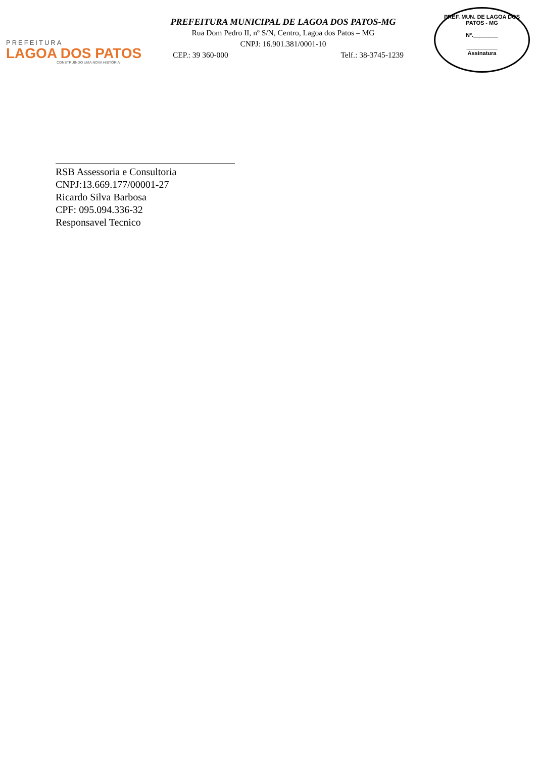PREFEITURA
LAGOA DOS PATOS
CONSTRUINDO UMA NOVA HISTÓRIA
PREFEITURA MUNICIPAL DE LAGOA DOS PATOS-MG
Rua Dom Pedro II, nº S/N, Centro, Lagoa dos Patos – MG
CNPJ: 16.901.381/0001-10
CEP.: 39 360-000 Telf.: 38-3745-1239
PREF. MUN. DE LAGOA DOS PATOS - MG
Nº.________
__________
Assinatura
RSB Assessoria e Consultoria
CNPJ:13.669.177/00001-27
Ricardo Silva Barbosa
CPF: 095.094.336-32
Responsavel Tecnico